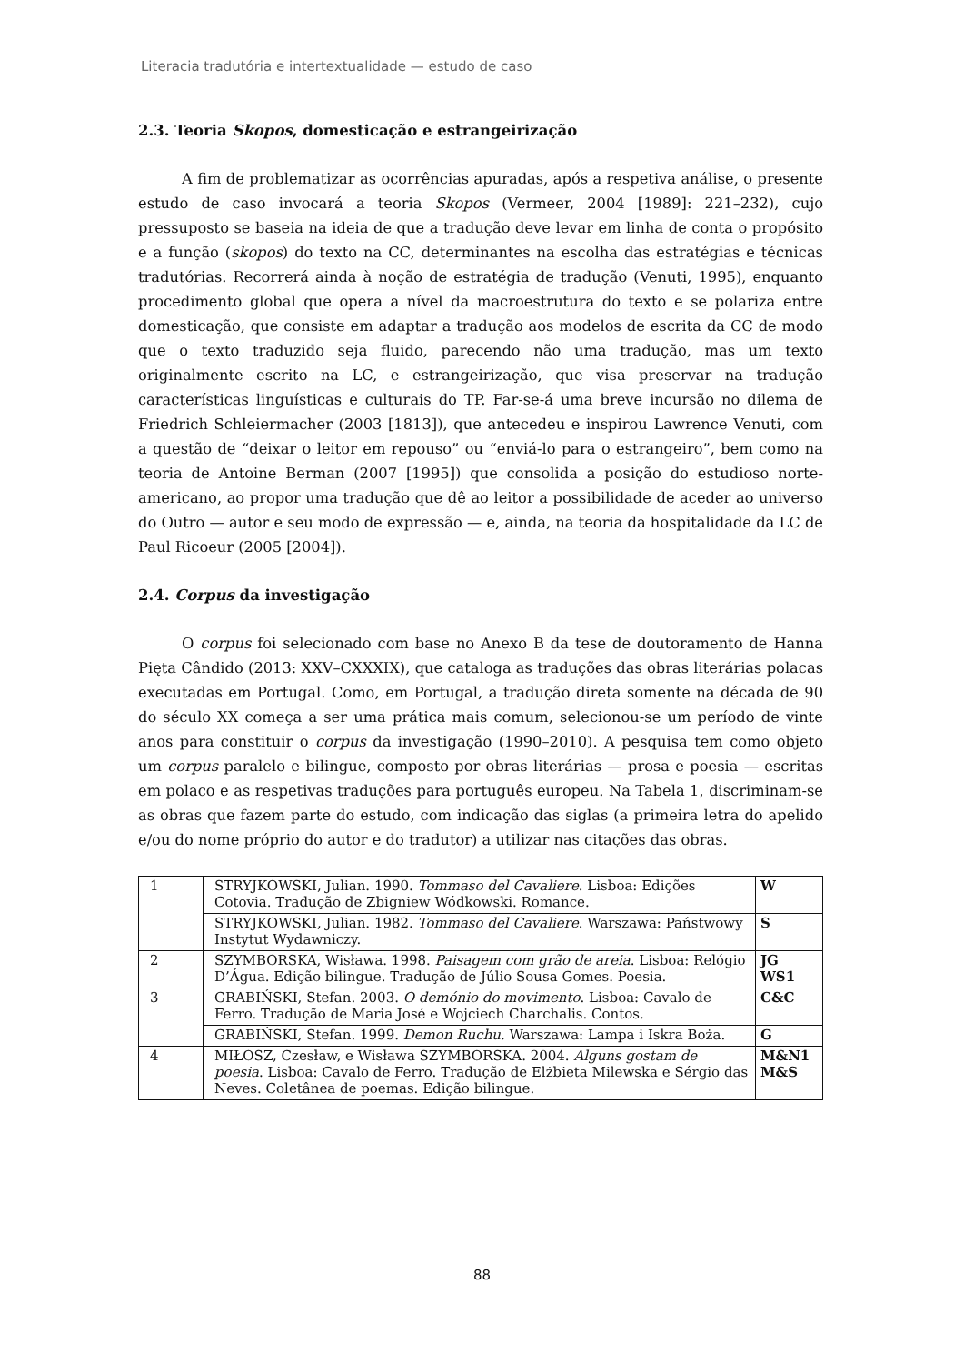Literacia tradutória e intertextualidade — estudo de caso
2.3. Teoria Skopos, domesticação e estrangeirização
A fim de problematizar as ocorrências apuradas, após a respetiva análise, o presente estudo de caso invocará a teoria Skopos (Vermeer, 2004 [1989]: 221–232), cujo pressuposto se baseia na ideia de que a tradução deve levar em linha de conta o propósito e a função (skopos) do texto na CC, determinantes na escolha das estratégias e técnicas tradutórias. Recorrerá ainda à noção de estratégia de tradução (Venuti, 1995), enquanto procedimento global que opera a nível da macroestrutura do texto e se polariza entre domesticação, que consiste em adaptar a tradução aos modelos de escrita da CC de modo que o texto traduzido seja fluido, parecendo não uma tradução, mas um texto originalmente escrito na LC, e estrangeirização, que visa preservar na tradução características linguísticas e culturais do TP. Far-se-á uma breve incursão no dilema de Friedrich Schleiermacher (2003 [1813]), que antecedeu e inspirou Lawrence Venuti, com a questão de “deixar o leitor em repouso” ou “enviá-lo para o estrangeiro”, bem como na teoria de Antoine Berman (2007 [1995]) que consolida a posição do estudioso norte-americano, ao propor uma tradução que dê ao leitor a possibilidade de aceder ao universo do Outro — autor e seu modo de expressão — e, ainda, na teoria da hospitalidade da LC de Paul Ricoeur (2005 [2004]).
2.4. Corpus da investigação
O corpus foi selecionado com base no Anexo B da tese de doutoramento de Hanna Pięta Cândido (2013: XXV–CXXXIX), que cataloga as traduções das obras literárias polacas executadas em Portugal. Como, em Portugal, a tradução direta somente na década de 90 do século XX começa a ser uma prática mais comum, selecionou-se um período de vinte anos para constituir o corpus da investigação (1990–2010). A pesquisa tem como objeto um corpus paralelo e bilingue, composto por obras literárias — prosa e poesia — escritas em polaco e as respetivas traduções para português europeu. Na Tabela 1, discriminam-se as obras que fazem parte do estudo, com indicação das siglas (a primeira letra do apelido e/ou do nome próprio do autor e do tradutor) a utilizar nas citações das obras.
| 1 | STRYJKOWSKI, Julian. 1990. Tommaso del Cavaliere . Lisboa: Edições Cotovia. Tradução de Zbigniew Wódkowski. Romance. | W |
| | STRYJKOWSKI, Julian. 1982. Tommaso del Cavaliere . Warszawa: Państwowy Instytut Wydawniczy. | S |
| 2 | SZYMBORSKA, Wisława. 1998. Paisagem com grão de areia . Lisboa: Relógio D’Água. Edição bilingue. Tradução de Júlio Sousa Gomes. Poesia. | JG WS1 |
| 3 | GRABIŃSKI, Stefan. 2003. O demónio do movimento . Lisboa: Cavalo de Ferro. Tradução de Maria José e Wojciech Charchalis. Contos. | C&C |
| | GRABIŃSKI, Stefan. 1999. Demon Ruchu . Warszawa: Lampa i Iskra Boża. | G |
| 4 | MIŁOSZ, Czesław, e Wisława SZYMBORSKA. 2004. Alguns gostam de poesia . Lisboa: Cavalo de Ferro. Tradução de Elżbieta Milewska e Sérgio das Neves. Coletânea de poemas. Edição bilingue. | M&N1 M&S |
88